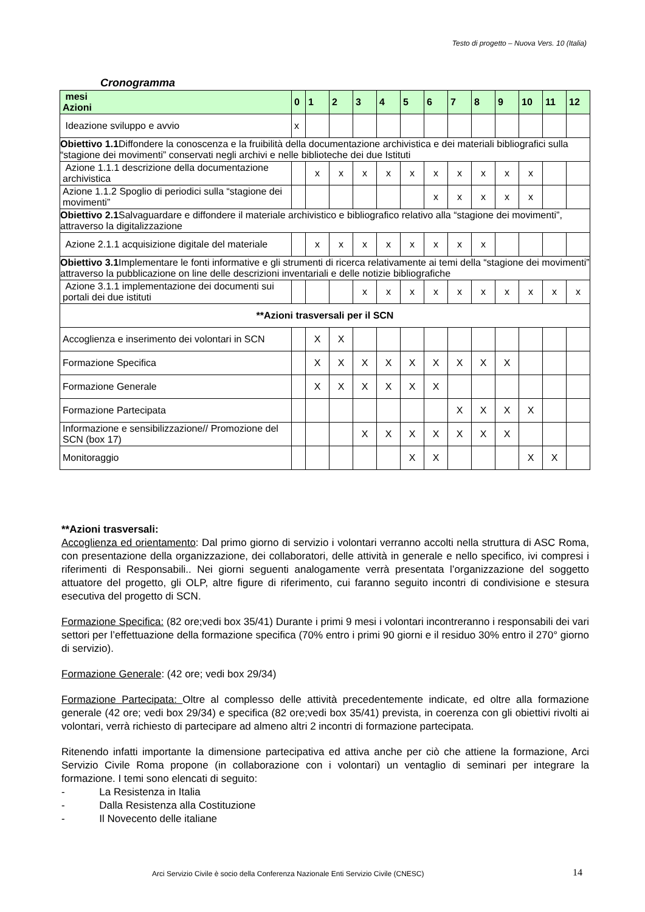Testo di progetto – Nuova Vers. 10 (Italia)
Cronogramma
| mesi Azioni | 0 | 1 | 2 | 3 | 4 | 5 | 6 | 7 | 8 | 9 | 10 | 11 | 12 |
| --- | --- | --- | --- | --- | --- | --- | --- | --- | --- | --- | --- | --- | --- |
| Ideazione sviluppo e avvio | x | | | | | | | | | | | | |
| Obiettivo 1.1 Diffondere la conoscenza e la fruibilità della documentazione archivistica e dei materiali bibliografici sulla “stagione dei movimenti” conservati negli archivi e nelle biblioteche dei due Istituti | | | | | | | | | | | | | |
| Azione 1.1.1 descrizione della documentazione archivistica | | x | x | x | x | x | x | x | x | x | x | | |
| Azione 1.1.2 Spoglio di periodici sulla “stagione dei movimenti” | | | | | | | x | x | x | x | x | | |
| Obiettivo 2.1 Salvaguardare e diffondere il materiale archivistico e bibliografico relativo alla “stagione dei movimenti”, attraverso la digitalizzazione | | | | | | | | | | | | | |
| Azione 2.1.1 acquisizione digitale del materiale | | x | x | x | x | x | x | x | x | | | | |
| Obiettivo 3.1 Implementare le fonti informative e gli strumenti di ricerca relativamente ai temi della “stagione dei movimenti” attraverso la pubblicazione on line delle descrizioni inventariali e delle notizie bibliografiche | | | | | | | | | | | | | |
| Azione 3.1.1 implementazione dei documenti sui portali dei due istituti | | | | x | x | x | x | x | x | x | x | x | x |
| **Azioni trasversali per il SCN | | | | | | | | | | | | | |
| Accoglienza e inserimento dei volontari in SCN | | X | X | | | | | | | | | | |
| Formazione Specifica | | X | X | X | X | X | X | X | X | X | | | |
| Formazione Generale | | X | X | X | X | X | X | | | | | | |
| Formazione Partecipata | | | | | | | | X | X | X | X | | |
| Informazione e sensibilizzazione// Promozione del SCN (box 17) | | | | X | X | X | X | X | X | X | | | |
| Monitoraggio | | | | | | X | X | | | | X | X | |
**Azioni trasversali:
Accoglienza ed orientamento: Dal primo giorno di servizio i volontari verranno accolti nella struttura di ASC Roma, con presentazione della organizzazione, dei collaboratori, delle attività in generale e nello specifico, ivi compresi i riferimenti di Responsabili.. Nei giorni seguenti analogamente verrà presentata l’organizzazione del soggetto attuatore del progetto, gli OLP, altre figure di riferimento, cui faranno seguito incontri di condivisione e stesura esecutiva del progetto di SCN.
Formazione Specifica: (82 ore;vedi box 35/41) Durante i primi 9 mesi i volontari incontreranno i responsabili dei vari settori per l’effettuazione della formazione specifica (70% entro i primi 90 giorni e il residuo 30% entro il 270° giorno di servizio).
Formazione Generale: (42 ore; vedi box 29/34)
Formazione Partecipata: Oltre al complesso delle attività precedentemente indicate, ed oltre alla formazione generale (42 ore; vedi box 29/34) e specifica (82 ore;vedi box 35/41) prevista, in coerenza con gli obiettivi rivolti ai volontari, verrà richiesto di partecipare ad almeno altri 2 incontri di formazione partecipata.
Ritenendo infatti importante la dimensione partecipativa ed attiva anche per ciò che attiene la formazione, Arci Servizio Civile Roma propone (in collaborazione con i volontari) un ventaglio di seminari per integrare la formazione. I temi sono elencati di seguito:
- La Resistenza in Italia
- Dalla Resistenza alla Costituzione
- Il Novecento delle italiane
Arci Servizio Civile è socio della Conferenza Nazionale Enti Servizio Civile (CNESC)
14